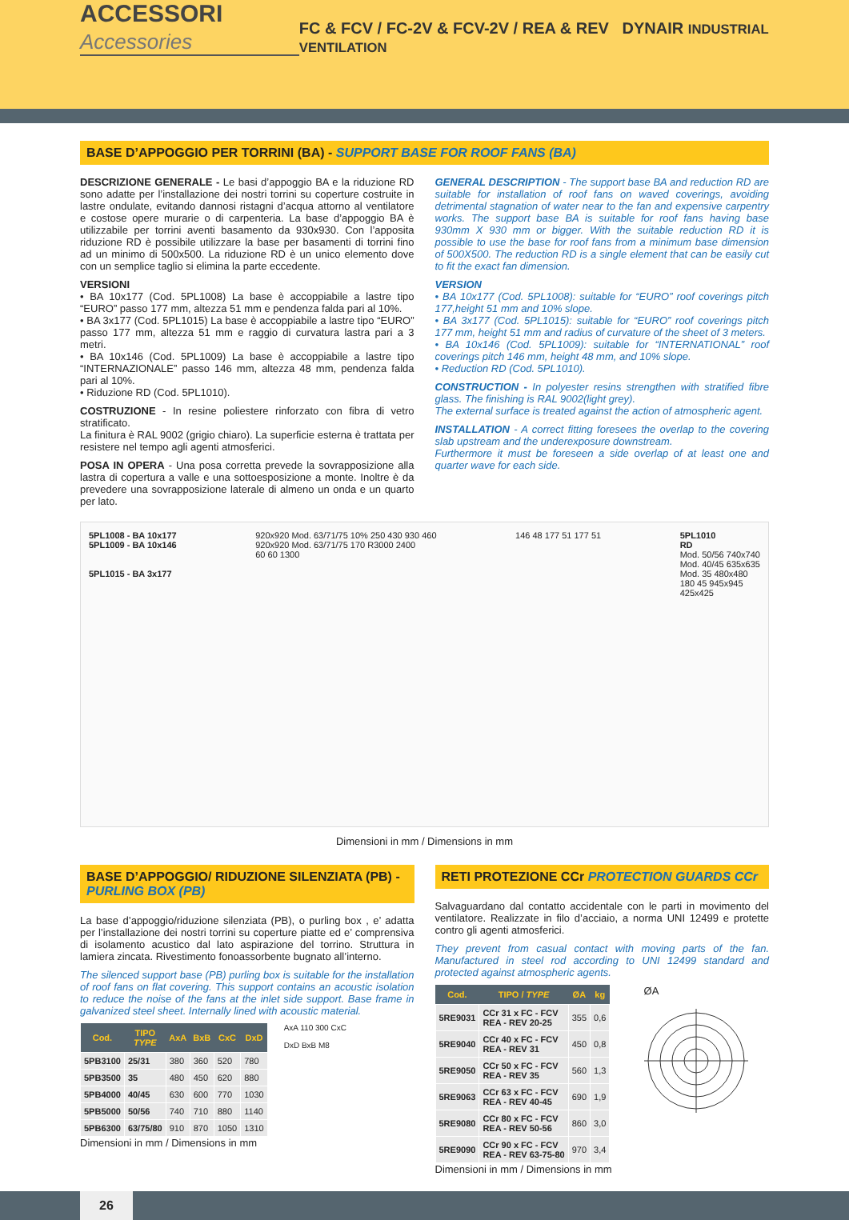ACCESSORI Accessories
FC & FCV / FC-2V & FCV-2V / REA & REV DYNAIR INDUSTRIAL VENTILATION
BASE D’APPOGGIO PER TORRINI (BA) - SUPPORT BASE FOR ROOF FANS (BA)
DESCRIZIONE GENERALE - Le basi d’appoggio BA e la riduzione RD sono adatte per l’installazione dei nostri torrini su coperture costruite in lastre ondulate, evitando dannosi ristagni d’acqua attorno al ventilatore e costose opere murarie o di carpenteria. La base d’appoggio BA è utilizzabile per torrini aventi basamento da 930x930. Con l’apposita riduzione RD è possibile utilizzare la base per basamenti di torrini fino ad un minimo di 500x500. La riduzione RD è un unico elemento dove con un semplice taglio si elimina la parte eccedente.
VERSIONI
• BA 10x177 (Cod. 5PL1008) La base è accoppiabile a lastre tipo “EURO” passo 177 mm, altezza 51 mm e pendenza falda pari al 10%.
• BA 3x177 (Cod. 5PL1015) La base è accoppiabile a lastre tipo “EURO” passo 177 mm, altezza 51 mm e raggio di curvatura lastra pari a 3 metri.
• BA 10x146 (Cod. 5PL1009) La base è accoppiabile a lastre tipo “INTERNAZIONALE” passo 146 mm, altezza 48 mm, pendenza falda pari al 10%.
• Riduzione RD (Cod. 5PL1010).
COSTRUZIONE - In resine poliestere rinforzato con fibra di vetro stratificato.
La finitura è RAL 9002 (grigio chiaro). La superficie esterna è trattata per resistere nel tempo agli agenti atmosferici.
POSA IN OPERA - Una posa corretta prevede la sovrapposizione alla lastra di copertura a valle e una sottoesposizione a monte. Inoltre è da prevedere una sovrapposizione laterale di almeno un onda e un quarto per lato.
GENERAL DESCRIPTION - The support base BA and reduction RD are suitable for installation of roof fans on waved coverings, avoiding detrimental stagnation of water near to the fan and expensive carpentry works. The support base BA is suitable for roof fans having base 930mm X 930 mm or bigger. With the suitable reduction RD it is possible to use the base for roof fans from a minimum base dimension of 500X500. The reduction RD is a single element that can be easily cut to fit the exact fan dimension.
VERSION
• BA 10x177 (Cod. 5PL1008): suitable for “EURO” roof coverings pitch 177,height 51 mm and 10% slope.
• BA 3x177 (Cod. 5PL1015): suitable for “EURO” roof coverings pitch 177 mm, height 51 mm and radius of curvature of the sheet of 3 meters.
• BA 10x146 (Cod. 5PL1009): suitable for “INTERNATIONAL” roof coverings pitch 146 mm, height 48 mm, and 10% slope.
• Reduction RD (Cod. 5PL1010).
CONSTRUCTION - In polyester resins strengthen with stratified fibre glass. The finishing is RAL 9002(light grey).
The external surface is treated against the action of atmospheric agent.
INSTALLATION - A correct fitting foresees the overlap to the covering slab upstream and the underexposure downstream.
Furthermore it must be foreseen a side overlap of at least one and quarter wave for each side.
5PL1008 - BA 10x177
5PL1009 - BA 10x146
5PL1015 - BA 3x177
920x920 Mod. 63/71/75 10% 250 430 930 460
920x920 Mod. 63/71/75 170 R3000 2400
60 60 1300
146 48 177 51 177 51 5PL1010
RD
Mod. 50/56 740x740
Mod. 40/45 635x635
Mod. 35 480x480
180 45 945x945
425x425
Dimensioni in mm / Dimensions in mm
BASE D’APPOGGIO/ RIDUZIONE SILENZIATA (PB) - PURLING BOX (PB)
La base d’appoggio/riduzione silenziata (PB), o purling box , e’ adatta per l’installazione dei nostri torrini su coperture piatte ed e’ comprensiva di isolamento acustico dal lato aspirazione del torrino. Struttura in lamiera zincata. Rivestimento fonoassorbente bugnato all’interno.
The silenced support base (PB) purling box is suitable for the installation of roof fans on flat covering. This support contains an acoustic isolation to reduce the noise of the fans at the inlet side support. Base frame in galvanized steel sheet. Internally lined with acoustic material.
| Cod. | TIPO TYPE | AxA | BxB | CxC | DxD |
| --- | --- | --- | --- | --- | --- |
| 5PB3100 | 25/31 | 380 | 360 | 520 | 780 |
| 5PB3500 | 35 | 480 | 450 | 620 | 880 |
| 5PB4000 | 40/45 | 630 | 600 | 770 | 1030 |
| 5PB5000 | 50/56 | 740 | 710 | 880 | 1140 |
| 5PB6300 | 63/75/80 | 910 | 870 | 1050 | 1310 |
Dimensioni in mm / Dimensions in mm
AxA 110 300 CxC
DxD BxB M8
RETI PROTEZIONE CCr PROTECTION GUARDS CCr
Salvaguardano dal contatto accidentale con le parti in movimento del ventilatore. Realizzate in filo d’acciaio, a norma UNI 12499 e protette contro gli agenti atmosferici.
They prevent from casual contact with moving parts of the fan. Manufactured in steel rod according to UNI 12499 standard and protected against atmospheric agents.
| Cod. | TIPO / TYPE | ØA | kg |
| --- | --- | --- | --- |
| 5RE9031 | CCr 31 x FC - FCV REA - REV 20-25 | 355 | 0,6 |
| 5RE9040 | CCr 40 x FC - FCV REA - REV 31 | 450 | 0,8 |
| 5RE9050 | CCr 50 x FC - FCV REA - REV 35 | 560 | 1,3 |
| 5RE9063 | CCr 63 x FC - FCV REA - REV 40-45 | 690 | 1,9 |
| 5RE9080 | CCr 80 x FC - FCV REA - REV 50-56 | 860 | 3,0 |
| 5RE9090 | CCr 90 x FC - FCV REA - REV 63-75-80 | 970 | 3,4 |
Dimensioni in mm / Dimensions in mm
ØA
26